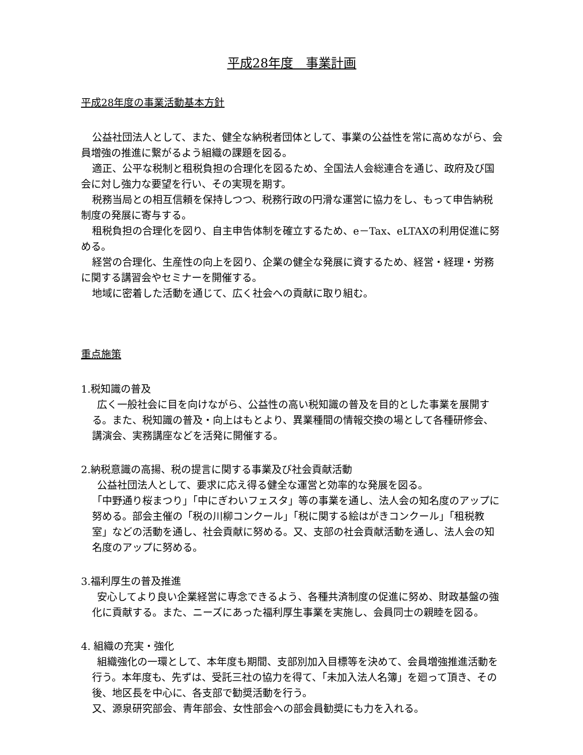平成28年度　事業計画
平成28年度の事業活動基本方針
公益社団法人として、また、健全な納税者団体として、事業の公益性を常に高めながら、会員増強の推進に繋がるよう組織の課題を図る。
適正、公平な税制と租税負担の合理化を図るため、全国法人会総連合を通じ、政府及び国会に対し強力な要望を行い、その実現を期す。
税務当局との相互信頼を保持しつつ、税務行政の円滑な運営に協力をし、もって申告納税制度の発展に寄与する。
租税負担の合理化を図り、自主申告体制を確立するため、e－Tax、eLTAXの利用促進に努める。
経営の合理化、生産性の向上を図り、企業の健全な発展に資するため、経営・経理・労務に関する講習会やセミナーを開催する。
地域に密着した活動を通じて、広く社会への貢献に取り組む。
重点施策
1.税知識の普及
広く一般社会に目を向けながら、公益性の高い税知識の普及を目的とした事業を展開する。また、税知識の普及・向上はもとより、異業種間の情報交換の場として各種研修会、講演会、実務講座などを活発に開催する。
2.納税意識の高揚、税の提言に関する事業及び社会貢献活動
公益社団法人として、要求に応え得る健全な運営と効率的な発展を図る。
「中野通り桜まつり」「中にぎわいフェスタ」等の事業を通し、法人会の知名度のアップに努める。部会主催の「税の川柳コンクール」「税に関する絵はがきコンクール」「租税教室」などの活動を通し、社会貢献に努める。又、支部の社会貢献活動を通し、法人会の知名度のアップに努める。
3.福利厚生の普及推進
安心してより良い企業経営に専念できるよう、各種共済制度の促進に努め、財政基盤の強化に貢献する。また、ニーズにあった福利厚生事業を実施し、会員同士の親睦を図る。
4. 組織の充実・強化
組織強化の一環として、本年度も期間、支部別加入目標等を決めて、会員増強推進活動を行う。本年度も、先ずは、受託三社の協力を得て、「未加入法人名簿」を廻って頂き、その後、地区長を中心に、各支部で勧奨活動を行う。
又、源泉研究部会、青年部会、女性部会への部会員勧奨にも力を入れる。